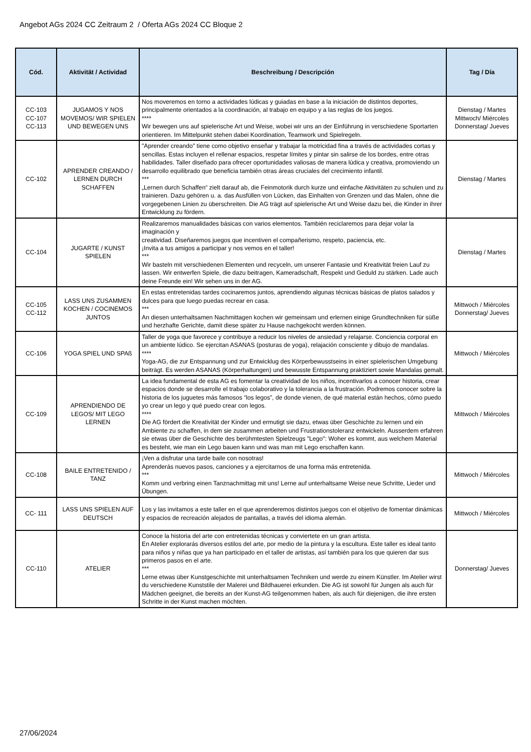Angebot AGs 2024 CC Zeitraum 2 / Oferta AGs 2024 CC Bloque 2
| Cód. | Aktivität / Actividad | Beschreibung / Descripción | Tag / Día |
| --- | --- | --- | --- |
| CC-103 CC-107 CC-113 | JUGAMOS Y NOS MOVEMOS/ WIR SPIELEN UND BEWEGEN UNS | Nos moveremos en torno a actividades lúdicas y guiadas en base a la iniciación de distintos deportes, principalmente orientados a la coordinación, al trabajo en equipo y a las reglas de los juegos. **** Wir bewegen uns auf spielerische Art und Weise, wobei wir uns an der Einführung in verschiedene Sportarten orientieren. Im Mittelpunkt stehen dabei Koordination, Teamwork und Spielregeln. | Dienstag / Martes Mittwoch/ Miércoles Donnerstag/ Jueves |
| CC-102 | APRENDER CREANDO / LERNEN DURCH SCHAFFEN | "Aprender creando" tiene como objetivo enseñar y trabajar la motricidad fina a través de actividades cortas y sencillas. Estas incluyen el rellenar espacios, respetar límites y pintar sin salirse de los bordes, entre otras habilidades. Taller diseñado para ofrecer oportunidades valiosas de manera lúdica y creativa, promoviendo un desarrollo equilibrado que beneficia también otras áreas cruciales del crecimiento infantil. *** „Lernen durch Schaffen“ zielt darauf ab, die Feinmotorik durch kurze und einfache Aktivitäten zu schulen und zu trainieren. Dazu gehören u. a. das Ausfüllen von Lücken, das Einhalten von Grenzen und das Malen, ohne die vorgegebenen Linien zu überschreiten. Die AG trägt auf spielerische Art und Weise dazu bei, die Kinder in ihrer Entwicklung zu fördern. | Dienstag / Martes |
| CC-104 | JUGARTE / KUNST SPIELEN | Realizaremos manualidades básicas con varios elementos. También reciclaremos para dejar volar la imaginación y creatividad. Diseñaremos juegos que incentiven el compañerismo, respeto, paciencia, etc. ¡Invita a tus amigos a participar y nos vemos en el taller! *** Wir basteln mit verschiedenen Elementen und recyceln, um unserer Fantasie und Kreativität freien Lauf zu lassen. Wir entwerfen Spiele, die dazu beitragen, Kameradschaft, Respekt und Geduld zu stärken. Lade auch deine Freunde ein! Wir sehen uns in der AG. | Dienstag / Martes |
| CC-105 CC-112 | LASS UNS ZUSAMMEN KOCHEN / COCINEMOS JUNTOS | En estas entretenidas tardes cocinaremos juntos, aprendiendo algunas técnicas básicas de platos salados y dulces para que luego puedas recrear en casa. *** An diesen unterhaltsamen Nachmittagen kochen wir gemeinsam und erlernen einige Grundtechniken für süße und herzhafte Gerichte, damit diese später zu Hause nachgekocht werden können. | Mittwoch / Miércoles Donnerstag/ Jueves |
| CC-106 | YOGA SPIEL UND SPAß | Taller de yoga que favorece y contribuye a reducir los niveles de ansiedad y relajarse. Conciencia corporal en un ambiente lúdico. Se ejercitan ASANAS (posturas de yoga), relajación consciente y dibujo de mandalas. **** Yoga-AG, die zur Entspannung und zur Entwicklug des Körperbewusstseins in einer spielerischen Umgebung beiträgt. Es werden ASANAS (Körperhaltungen) und bewusste Entspannung praktiziert sowie Mandalas gemalt. | Mittwoch / Miércoles |
| CC-109 | APRENDIENDO DE LEGOS/ MIT LEGO LERNEN | La idea fundamental de esta AG es fomentar la creatividad de los niños, incentivarlos a conocer historia, crear espacios donde se desarrolle el trabajo colaborativo y la tolerancia a la frustración. Podremos conocer sobre la historia de los juguetes más famosos “los legos”, de donde vienen, de qué material están hechos, cómo puedo yo crear un lego y qué puedo crear con legos. **** Die AG fördert die Kreativität der Kinder und ermutigt sie dazu, etwas über Geschichte zu lernen und ein Ambiente zu schaffen, in dem sie zusammen arbeiten und Frustrationstoleranz entwickeln. Ausserdem erfahren sie etwas über die Geschichte des berühmtesten Spielzeugs "Lego": Woher es kommt, aus welchem Material es besteht, wie man ein Lego bauen kann und was man mit Lego erschaffen kann. | Mittwoch / Miércoles |
| CC-108 | BAILE ENTRETENIDO / TANZ | ¡Ven a disfrutar una tarde baile con nosotras! Aprenderás nuevos pasos, canciones y a ejercitarnos de una forma más entretenida. *** Komm und verbring einen Tanznachmittag mit uns! Lerne auf unterhaltsame Weise neue Schritte, Lieder und Übungen. | Mittwoch / Miércoles |
| CC- 111 | LASS UNS SPIELEN AUF DEUTSCH | Los y las invitamos a este taller en el que aprenderemos distintos juegos con el objetivo de fomentar dinámicas y espacios de recreación alejados de pantallas, a través del idioma alemán. | Mittwoch / Miércoles |
| CC-110 | ATELIER | Conoce la historia del arte con entretenidas técnicas y conviertete en un gran artista. En Atelier explorarás diversos estilos del arte, por medio de la pintura y la escultura. Este taller es ideal tanto para niños y niñas que ya han participado en el taller de artistas, así también para los que quieren dar sus primeros pasos en el arte. *** Lerne etwas über Kunstgeschichte mit unterhaltsamen Techniken und werde zu einem Künstler. Im Atelier wirst du verschiedene Kunststile der Malerei und Bildhauerei erkunden. Die AG ist sowohl für Jungen als auch für Mädchen geeignet, die bereits an der Kunst-AG teilgenommen haben, als auch für diejenigen, die ihre ersten Schritte in der Kunst machen möchten. | Donnerstag/ Jueves |
27/06/2024